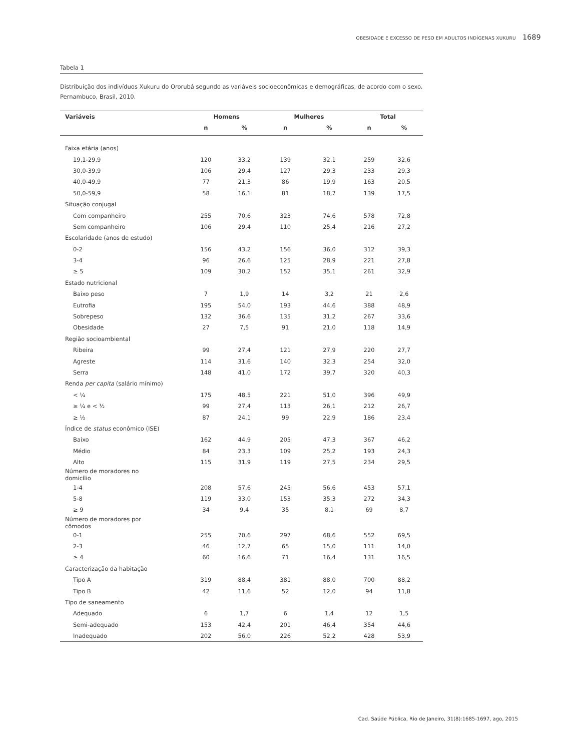OBESIDADE E EXCESSO DE PESO EM ADULTOS INDÍGENAS XUKURU 1689
Tabela 1
Distribuição dos indivíduos Xukuru do Ororubá segundo as variáveis socioeconômicas e demográficas, de acordo com o sexo. Pernambuco, Brasil, 2010.
| Variáveis | Homens | | Mulheres | | Total | |
| --- | --- | --- | --- | --- | --- | --- |
| | n | % | n | % | n | % |
| Faixa etária (anos) | | | | | | |
| 19,1-29,9 | 120 | 33,2 | 139 | 32,1 | 259 | 32,6 |
| 30,0-39,9 | 106 | 29,4 | 127 | 29,3 | 233 | 29,3 |
| 40,0-49,9 | 77 | 21,3 | 86 | 19,9 | 163 | 20,5 |
| 50,0-59,9 | 58 | 16,1 | 81 | 18,7 | 139 | 17,5 |
| Situação conjugal | | | | | | |
| Com companheiro | 255 | 70,6 | 323 | 74,6 | 578 | 72,8 |
| Sem companheiro | 106 | 29,4 | 110 | 25,4 | 216 | 27,2 |
| Escolaridade (anos de estudo) | | | | | | |
| 0-2 | 156 | 43,2 | 156 | 36,0 | 312 | 39,3 |
| 3-4 | 96 | 26,6 | 125 | 28,9 | 221 | 27,8 |
| ≥ 5 | 109 | 30,2 | 152 | 35,1 | 261 | 32,9 |
| Estado nutricional | | | | | | |
| Baixo peso | 7 | 1,9 | 14 | 3,2 | 21 | 2,6 |
| Eutrofia | 195 | 54,0 | 193 | 44,6 | 388 | 48,9 |
| Sobrepeso | 132 | 36,6 | 135 | 31,2 | 267 | 33,6 |
| Obesidade | 27 | 7,5 | 91 | 21,0 | 118 | 14,9 |
| Região socioambiental | | | | | | |
| Ribeira | 99 | 27,4 | 121 | 27,9 | 220 | 27,7 |
| Agreste | 114 | 31,6 | 140 | 32,3 | 254 | 32,0 |
| Serra | 148 | 41,0 | 172 | 39,7 | 320 | 40,3 |
| Renda per capita (salário mínimo) | | | | | | |
| < ¼ | 175 | 48,5 | 221 | 51,0 | 396 | 49,9 |
| ≥ ¼ e < ½ | 99 | 27,4 | 113 | 26,1 | 212 | 26,7 |
| ≥ ½ | 87 | 24,1 | 99 | 22,9 | 186 | 23,4 |
| Índice de status econômico (ISE) | | | | | | |
| Baixo | 162 | 44,9 | 205 | 47,3 | 367 | 46,2 |
| Médio | 84 | 23,3 | 109 | 25,2 | 193 | 24,3 |
| Alto | 115 | 31,9 | 119 | 27,5 | 234 | 29,5 |
| Número de moradores no domicílio | | | | | | |
| 1-4 | 208 | 57,6 | 245 | 56,6 | 453 | 57,1 |
| 5-8 | 119 | 33,0 | 153 | 35,3 | 272 | 34,3 |
| ≥ 9 | 34 | 9,4 | 35 | 8,1 | 69 | 8,7 |
| Número de moradores por cômodos | | | | | | |
| 0-1 | 255 | 70,6 | 297 | 68,6 | 552 | 69,5 |
| 2-3 | 46 | 12,7 | 65 | 15,0 | 111 | 14,0 |
| ≥ 4 | 60 | 16,6 | 71 | 16,4 | 131 | 16,5 |
| Caracterização da habitação | | | | | | |
| Tipo A | 319 | 88,4 | 381 | 88,0 | 700 | 88,2 |
| Tipo B | 42 | 11,6 | 52 | 12,0 | 94 | 11,8 |
| Tipo de saneamento | | | | | | |
| Adequado | 6 | 1,7 | 6 | 1,4 | 12 | 1,5 |
| Semi-adequado | 153 | 42,4 | 201 | 46,4 | 354 | 44,6 |
| Inadequado | 202 | 56,0 | 226 | 52,2 | 428 | 53,9 |
Cad. Saúde Pública, Rio de Janeiro, 31(8):1685-1697, ago, 2015